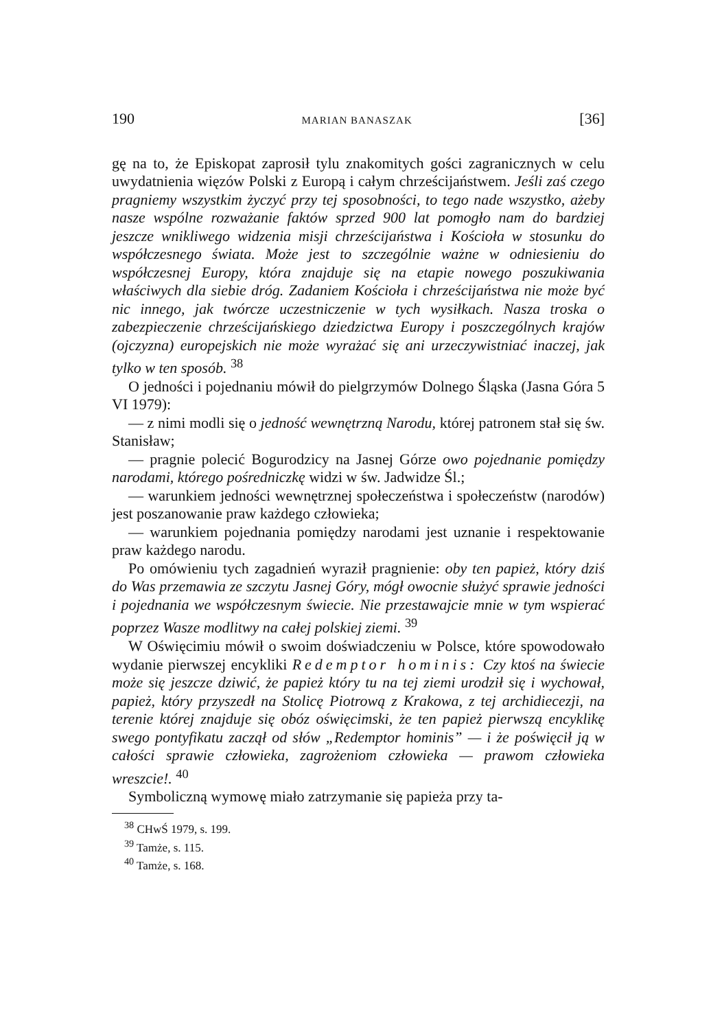190 MARIAN BANASZAK [36]
gę na to, że Episkopat zaprosił tylu znakomitych gości zagranicznych w celu uwydatnienia więzów Polski z Europą i całym chrześcijaństwem. Jeśli zaś czego pragniemy wszystkim życzyć przy tej sposobności, to tego nade wszystko, ażeby nasze wspólne rozważanie faktów sprzed 900 lat pomogło nam do bardziej jeszcze wnikliwego widzenia misji chrześcijaństwa i Kościoła w stosunku do współczesnego świata. Może jest to szczególnie ważne w odniesieniu do współczesnej Europy, która znajduje się na etapie nowego poszukiwania właściwych dla siebie dróg. Zadaniem Kościoła i chrześcijaństwa nie może być nic innego, jak twórcze uczestniczenie w tych wysiłkach. Nasza troska o zabezpieczenie chrześcijańskiego dziedzictwa Europy i poszczególnych krajów (ojczyzna) europejskich nie może wyrażać się ani urzeczywistniać inaczej, jak tylko w ten sposób. <sup>38</sup>
O jedności i pojednaniu mówił do pielgrzymów Dolnego Śląska (Jasna Góra 5 VI 1979):
— z nimi modli się o jedność wewnętrzną Narodu, której patronem stał się św. Stanisław;
— pragnie polecić Bogurodzicy na Jasnej Górze owo pojednanie pomiędzy narodami, którego pośredniczkę widzi w św. Jadwidze Śl.;
— warunkiem jedności wewnętrznej społeczeństwa i społeczeństw (narodów) jest poszanowanie praw każdego człowieka;
— warunkiem pojednania pomiędzy narodami jest uznanie i respektowanie praw każdego narodu.
Po omówieniu tych zagadnień wyraził pragnienie: oby ten papież, który dziś do Was przemawia ze szczytu Jasnej Góry, mógł owocnie służyć sprawie jedności i pojednania we współczesnym świecie. Nie przestawajcie mnie w tym wspierać poprzez Wasze modlitwy na całej polskiej ziemi. <sup>39</sup>
W Oświęcimiu mówił o swoim doświadczeniu w Polsce, które spowodowało wydanie pierwszej encykliki Redemptor hominis: Czy ktoś na świecie może się jeszcze dziwić, że papież który tu na tej ziemi urodził się i wychował, papież, który przyszedł na Stolicę Piotrową z Krakowa, z tej archidiecezji, na terenie której znajduje się obóz oświęcimski, że ten papież pierwszą encyklikę swego pontyfikatu zaczął od słów „Redemptor hominis” — i że poświęcił ją w całości sprawie człowieka, zagrożeniom człowieka — prawom człowieka wreszcie!. <sup>40</sup>
Symboliczną wymowę miało zatrzymanie się papieża przy ta-
<sup>38</sup> CHwŚ 1979, s. 199.
<sup>39</sup> Tamże, s. 115.
<sup>40</sup> Tamże, s. 168.